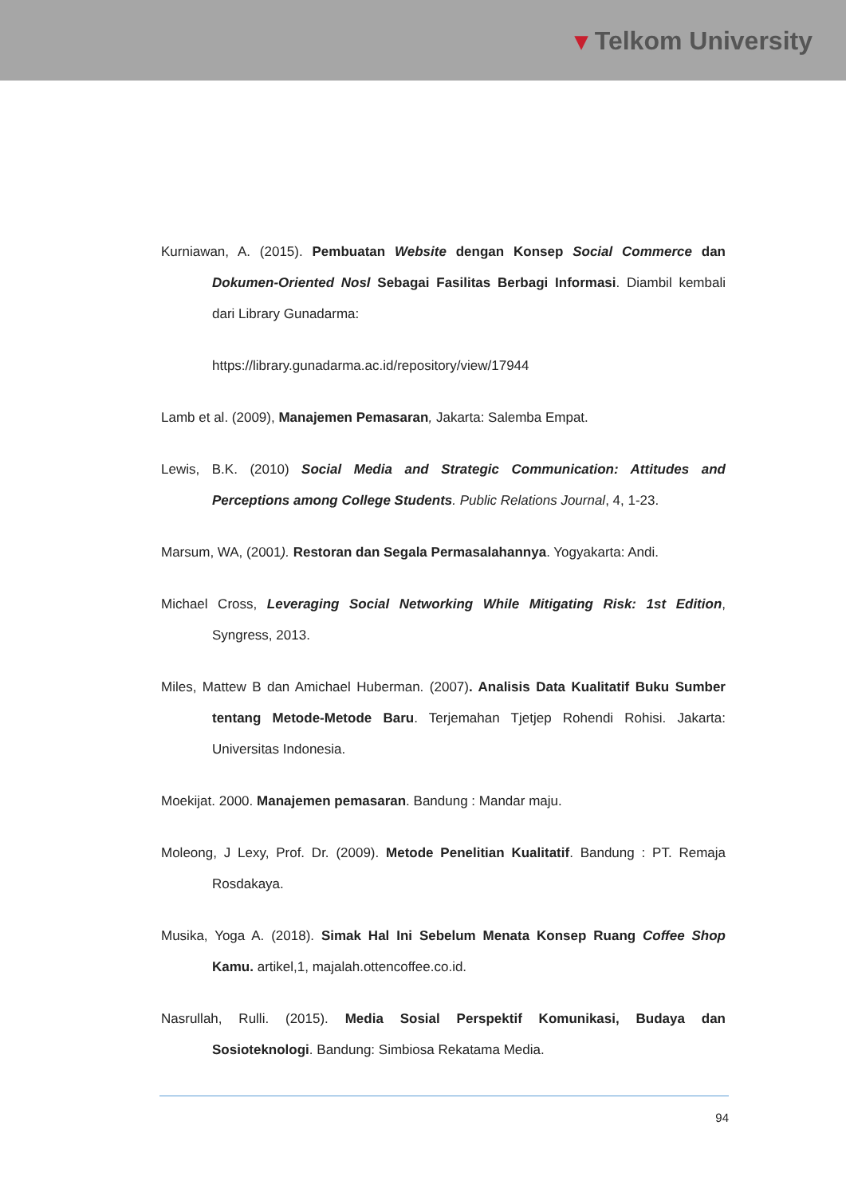▾ Telkom University
Kurniawan, A. (2015). Pembuatan Website dengan Konsep Social Commerce dan Dokumen-Oriented Nosl Sebagai Fasilitas Berbagi Informasi. Diambil kembali dari Library Gunadarma:
https://library.gunadarma.ac.id/repository/view/17944
Lamb et al. (2009), Manajemen Pemasaran, Jakarta: Salemba Empat.
Lewis, B.K. (2010) Social Media and Strategic Communication: Attitudes and Perceptions among College Students. Public Relations Journal, 4, 1-23.
Marsum, WA, (2001). Restoran dan Segala Permasalahannya. Yogyakarta: Andi.
Michael Cross, Leveraging Social Networking While Mitigating Risk: 1st Edition, Syngress, 2013.
Miles, Mattew B dan Amichael Huberman. (2007). Analisis Data Kualitatif Buku Sumber tentang Metode-Metode Baru. Terjemahan Tjetjep Rohendi Rohisi. Jakarta: Universitas Indonesia.
Moekijat. 2000. Manajemen pemasaran. Bandung : Mandar maju.
Moleong, J Lexy, Prof. Dr. (2009). Metode Penelitian Kualitatif. Bandung : PT. Remaja Rosdakaya.
Musika, Yoga A. (2018). Simak Hal Ini Sebelum Menata Konsep Ruang Coffee Shop Kamu. artikel,1, majalah.ottencoffee.co.id.
Nasrullah, Rulli. (2015). Media Sosial Perspektif Komunikasi, Budaya dan Sosioteknologi. Bandung: Simbiosa Rekatama Media.
94